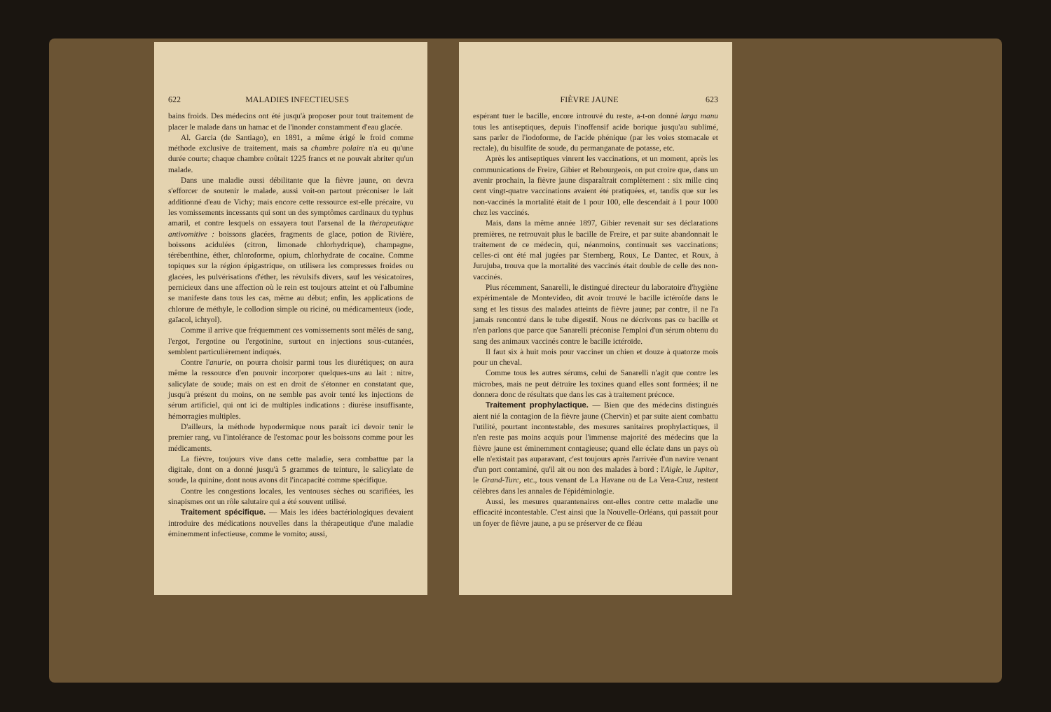622 MALADIES INFECTIEUSES
bains froids. Des médecins ont été jusqu'à proposer pour tout traitement de placer le malade dans un hamac et de l'inonder constamment d'eau glacée.
Al. Garcia (de Santiago), en 1891, a même érigé le froid comme méthode exclusive de traitement, mais sa chambre polaire n'a eu qu'une durée courte; chaque chambre coûtait 1225 francs et ne pouvait abriter qu'un malade.
Dans une maladie aussi débilitante que la fièvre jaune, on devra s'efforcer de soutenir le malade, aussi voit-on partout préconiser le lait additionné d'eau de Vichy; mais encore cette ressource est-elle précaire, vu les vomissements incessants qui sont un des symptômes cardinaux du typhus amaril, et contre lesquels on essayera tout l'arsenal de la thérapeutique antivomitive : boissons glacées, fragments de glace, potion de Rivière, boissons acidulées (citron, limonade chlorhydrique), champagne, térébenthine, éther, chloroforme, opium, chlorhydrate de cocaïne. Comme topiques sur la région épigastrique, on utilisera les compresses froides ou glacées, les pulvérisations d'éther, les révulsifs divers, sauf les vésicatoires, pernicieux dans une affection où le rein est toujours atteint et où l'albumine se manifeste dans tous les cas, même au début; enfin, les applications de chlorure de méthyle, le collodion simple ou riciné, ou médicamenteux (iode, gaïacol, ichtyol).
Comme il arrive que fréquemment ces vomissements sont mêlés de sang, l'ergot, l'ergotine ou l'ergotinine, surtout en injections sous-cutanées, semblent particulièrement indiqués.
Contre l'anurie, on pourra choisir parmi tous les diurétiques; on aura même la ressource d'en pouvoir incorporer quelques-uns au lait : nitre, salicylate de soude; mais on est en droit de s'étonner en constatant que, jusqu'à présent du moins, on ne semble pas avoir tenté les injections de sérum artificiel, qui ont ici de multiples indications : diurèse insuffisante, hémorragies multiples.
D'ailleurs, la méthode hypodermique nous paraît ici devoir tenir le premier rang, vu l'intolérance de l'estomac pour les boissons comme pour les médicaments.
La fièvre, toujours vive dans cette maladie, sera combattue par la digitale, dont on a donné jusqu'à 5 grammes de teinture, le salicylate de soude, la quinine, dont nous avons dit l'incapacité comme spécifique.
Contre les congestions locales, les ventouses sèches ou scarifiées, les sinapismes ont un rôle salutaire qui a été souvent utilisé.
Traitement spécifique. — Mais les idées bactériologiques devaient introduire des médications nouvelles dans la thérapeutique d'une maladie éminemment infectieuse, comme le vomito; aussi,
FIÈVRE JAUNE 623
espérant tuer le bacille, encore introuvé du reste, a-t-on donné larga manu tous les antiseptiques, depuis l'inoffensif acide borique jusqu'au sublimé, sans parler de l'iodoforme, de l'acide phénique (par les voies stomacale et rectale), du bisulfite de soude, du permanganate de potasse, etc.
Après les antiseptiques vinrent les vaccinations, et un moment, après les communications de Freire, Gibier et Rebourgeois, on put croire que, dans un avenir prochain, la fièvre jaune disparaîtrait complètement : six mille cinq cent vingt-quatre vaccinations avaient été pratiquées, et, tandis que sur les non-vaccinés la mortalité était de 1 pour 100, elle descendait à 1 pour 1000 chez les vaccinés.
Mais, dans la même année 1897, Gibier revenait sur ses déclarations premières, ne retrouvait plus le bacille de Freire, et par suite abandonnait le traitement de ce médecin, qui, néanmoins, continuait ses vaccinations; celles-ci ont été mal jugées par Sternberg, Roux, Le Dantec, et Roux, à Jurujuba, trouva que la mortalité des vaccinés était double de celle des non-vaccinés.
Plus récemment, Sanarelli, le distingué directeur du laboratoire d'hygiène expérimentale de Montevideo, dit avoir trouvé le bacille ictéroïde dans le sang et les tissus des malades atteints de fièvre jaune; par contre, il ne l'a jamais rencontré dans le tube digestif. Nous ne décrivons pas ce bacille et n'en parlons que parce que Sanarelli préconise l'emploi d'un sérum obtenu du sang des animaux vaccinés contre le bacille ictéroïde.
Il faut six à huit mois pour vacciner un chien et douze à quatorze mois pour un cheval.
Comme tous les autres sérums, celui de Sanarelli n'agit que contre les microbes, mais ne peut détruire les toxines quand elles sont formées; il ne donnera donc de résultats que dans les cas à traitement précoce.
Traitement prophylactique. — Bien que des médecins distingués aient nié la contagion de la fièvre jaune (Chervin) et par suite aient combattu l'utilité, pourtant incontestable, des mesures sanitaires prophylactiques, il n'en reste pas moins acquis pour l'immense majorité des médecins que la fièvre jaune est éminemment contagieuse; quand elle éclate dans un pays où elle n'existait pas auparavant, c'est toujours après l'arrivée d'un navire venant d'un port contaminé, qu'il ait ou non des malades à bord : l'Aigle, le Jupiter, le Grand-Turc, etc., tous venant de La Havane ou de La Vera-Cruz, restent célèbres dans les annales de l'épidémiologie.
Aussi, les mesures quarantenaires ont-elles contre cette maladie une efficacité incontestable. C'est ainsi que la Nouvelle-Orléans, qui passait pour un foyer de fièvre jaune, a pu se préserver de ce fléau